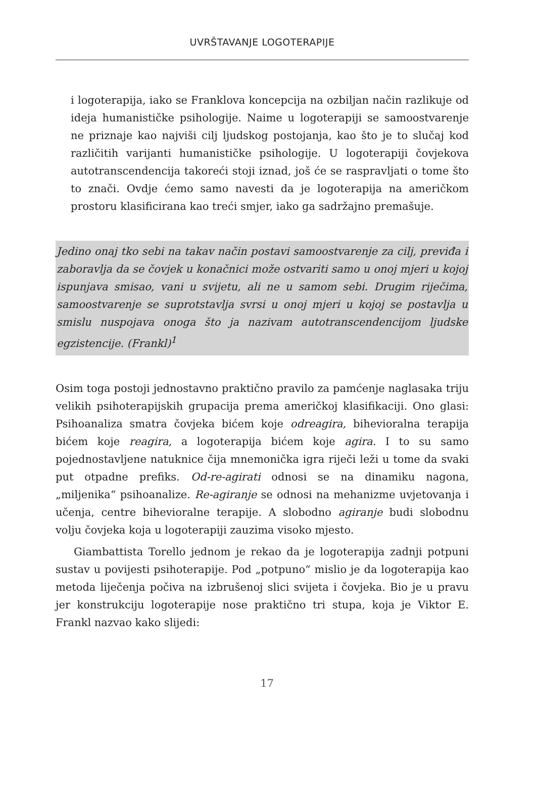UVRŠTAVANJE LOGOTERAPIJE
i logoterapija, iako se Franklova koncepcija na ozbiljan način razlikuje od ideja humanističke psihologije. Naime u logoterapiji se samoostvarenje ne priznaje kao najviši cilj ljudskog postojanja, kao što je to slučaj kod različitih varijanti humanističke psihologije. U logoterapiji čovjekova autotranscendencija takoreći stoji iznad, još će se raspravljati o tome što to znači. Ovdje ćemo samo navesti da je logoterapija na američkom prostoru klasificirana kao treći smjer, iako ga sadržajno premašuje.
Jedino onaj tko sebi na takav način postavi samoostvarenje za cilj, previđa i zaboravlja da se čovjek u konačnici može ostvariti samo u onoj mjeri u kojoj ispunjava smisao, vani u svijetu, ali ne u samom sebi. Drugim riječima, samoostvarenje se suprotstavlja svrsi u onoj mjeri u kojoj se postavlja u smislu nuspojava onoga što ja nazivam autotranscendencijom ljudske egzistencije. (Frankl)<sup>1</sup>
Osim toga postoji jednostavno praktično pravilo za pamćenje naglasaka triju velikih psihoterapijskih grupacija prema američkoj klasifikaciji. Ono glasi: Psihoanaliza smatra čovjeka bićem koje odreagira, bihevioralna terapija bićem koje reagira, a logoterapija bićem koje agira. I to su samo pojednostavljene natuknice čija mnemonička igra riječi leži u tome da svaki put otpadne prefiks. Od-re-agirati odnosi se na dinamiku nagona, „miljenika“ psihoanalize. Re-agiranje se odnosi na mehanizme uvjetovanja i učenja, centre bihevioralne terapije. A slobodno agiranje budi slobodnu volju čovjeka koja u logoterapiji zauzima visoko mjesto.
Giambattista Torello jednom je rekao da je logoterapija zadnji potpuni sustav u povijesti psihoterapije. Pod „potpuno“ mislio je da logoterapija kao metoda liječenja počiva na izbrušenoj slici svijeta i čovjeka. Bio je u pravu jer konstrukciju logoterapije nose praktično tri stupa, koja je Viktor E. Frankl nazvao kako slijedi:
17